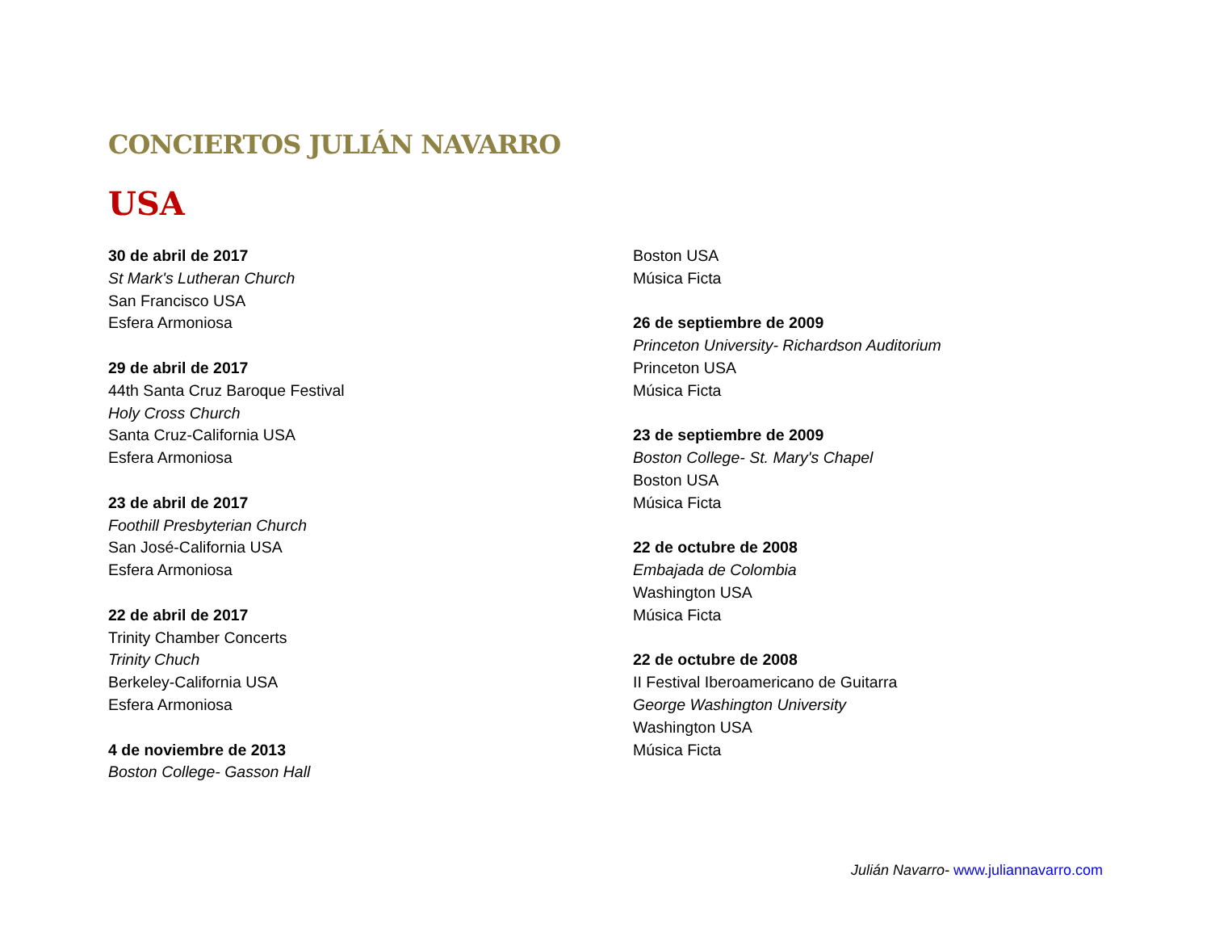CONCIERTOS JULIÁN NAVARRO
USA
30 de abril de 2017
St Mark's Lutheran Church
San Francisco USA
Esfera Armoniosa
29 de abril de 2017
44th Santa Cruz Baroque Festival
Holy Cross Church
Santa Cruz-California USA
Esfera Armoniosa
23 de abril de 2017
Foothill Presbyterian Church
San José-California USA
Esfera Armoniosa
22 de abril de 2017
Trinity Chamber Concerts
Trinity Chuch
Berkeley-California USA
Esfera Armoniosa
4 de noviembre de 2013
Boston College- Gasson Hall
Boston USA
Música Ficta
26 de septiembre de 2009
Princeton University- Richardson Auditorium
Princeton USA
Música Ficta
23 de septiembre de 2009
Boston College- St. Mary's Chapel
Boston USA
Música Ficta
22 de octubre de 2008
Embajada de Colombia
Washington USA
Música Ficta
22 de octubre de 2008
II Festival Iberoamericano de Guitarra
George Washington University
Washington USA
Música Ficta
Julián Navarro- www.juliannavarro.com